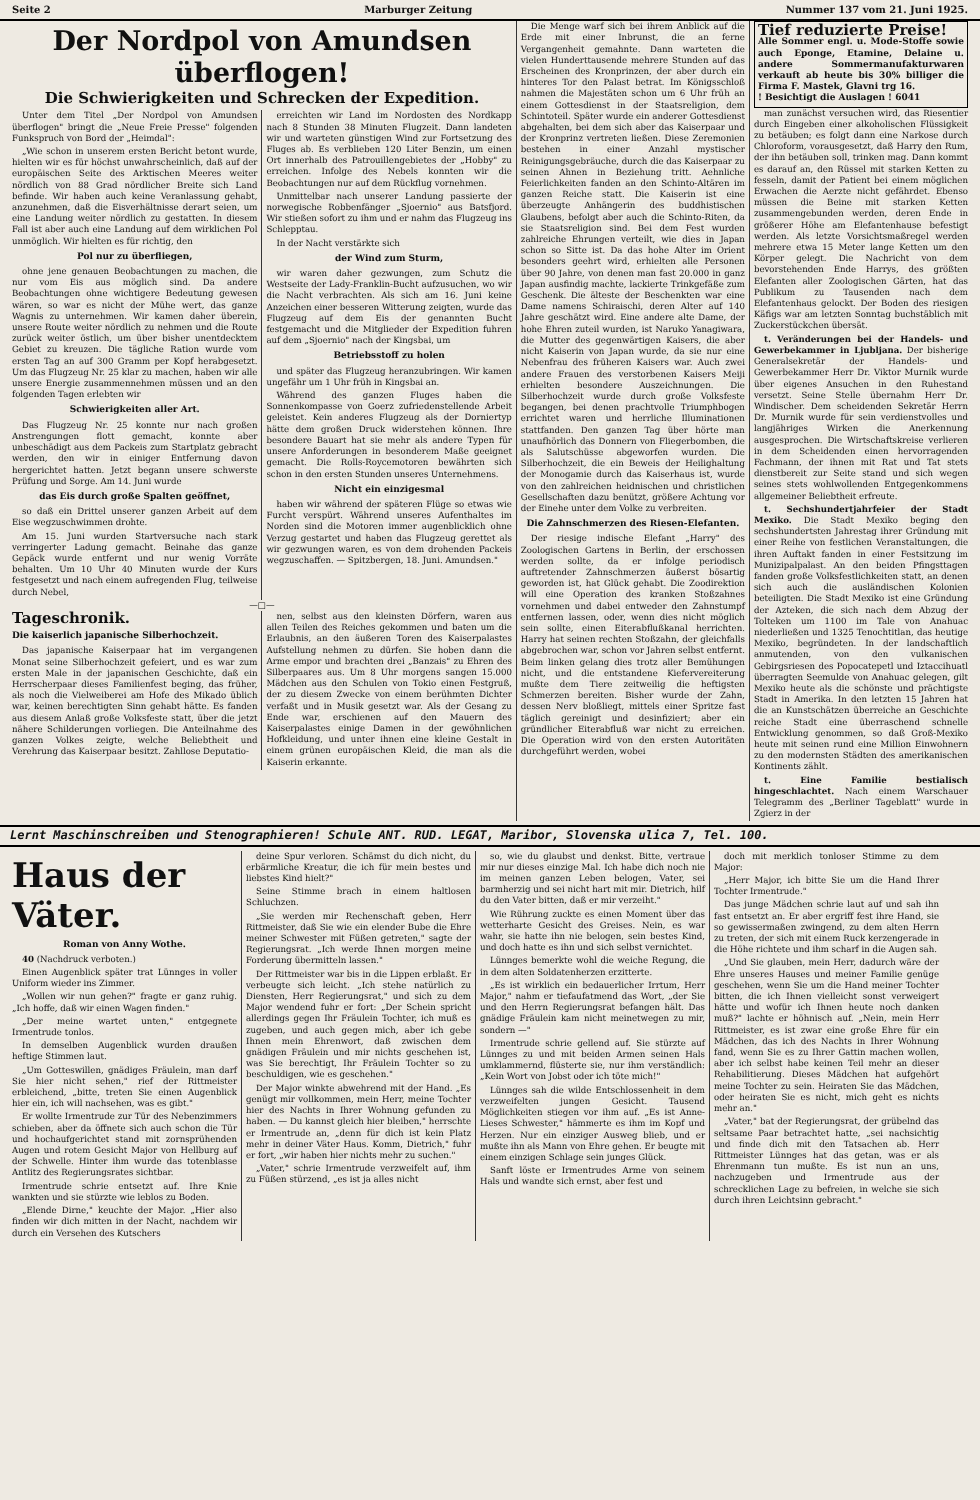Seite 2 Marburger Zeitung Nummer 137 vom 21. Juni 1925.
Der Nordpol von Amundsen überflogen!
Die Schwierigkeiten und Schrecken der Expedition.
Unter dem Titel „Der Nordpol von Amundsen überflogen" bringt die „Neue Freie Presse" folgenden Funkspruch von Bord der „Heimdal":
„Wie schon in unserem ersten Bericht betont wurde, hielten wir es für höchst unwahrscheinlich, daß auf der europäischen Seite des Arktischen Meeres weiter nördlich von 88 Grad nördlicher Breite sich Land befinde. Wir haben auch keine Veranlassung gehabt, anzunehmen, daß die Eisverhältnisse derart seien, um eine Landung weiter nördlich zu gestatten. In diesem Fall ist aber auch eine Landung auf dem wirklichen Pol unmöglich. Wir hielten es für richtig, den
Pol nur zu überfliegen,
ohne jene genauen Beobachtungen zu machen, die nur vom Eis aus möglich sind. Da andere Beobachtungen ohne wichtigere Bedeutung gewesen wären, so war es nicht der Mühe wert, das ganze Wagnis zu unternehmen. Wir kamen daher überein, unsere Route weiter nördlich zu nehmen und die Route zurück weiter östlich, um über bisher unentdecktem Gebiet zu kreuzen. Die tägliche Ration wurde vom ersten Tag an auf 300 Gramm per Kopf herabgesetzt. Um das Flugzeug Nr. 25 klar zu machen, haben wir alle unsere Energie zusammennehmen müssen und an den folgenden Tagen erlebten wir
Schwierigkeiten aller Art.
Das Flugzeug Nr. 25 konnte nur nach großen Anstrengungen flott gemacht, konnte aber unbeschädigt aus dem Packeis zum Startplatz gebracht werden, den wir in einiger Entfernung davon hergerichtet hatten. Jetzt begann unsere schwerste Prüfung und Sorge. Am 14. Juni wurde
das Eis durch große Spalten geöffnet,
so daß ein Drittel unserer ganzen Arbeit auf dem Eise wegzuschwimmen drohte.
Am 15. Juni wurden Startversuche nach stark verringerter Ladung gemacht. Beinahe das ganze Gepäck wurde entfernt und nur wenig Vorräte behalten. Um 10 Uhr 40 Minuten wurde der Kurs festgesetzt und nach einem aufregenden Flug, teilweise durch Nebel,
erreichten wir Land im Nordosten des Nordkapp nach 8 Stunden 38 Minuten Flugzeit. Dann landeten wir und warteten günstigen Wind zur Fortsetzung des Fluges ab. Es verblieben 120 Liter Benzin, um einen Ort innerhalb des Patrouillengebietes der „Hobby" zu erreichen. Infolge des Nebels konnten wir die Beobachtungen nur auf dem Rückflug vornehmen.
Unmittelbar nach unserer Landung passierte der norwegische Robbenfänger „Sjoernio" aus Batsfjord. Wir stießen sofort zu ihm und er nahm das Flugzeug ins Schlepptau.
In der Nacht verstärkte sich
der Wind zum Sturm,
wir waren daher gezwungen, zum Schutz die Westseite der Lady-Franklin-Bucht aufzusuchen, wo wir die Nacht verbrachten. Als sich am 16. Juni keine Anzeichen einer besseren Witterung zeigten, wurde das Flugzeug auf dem Eis der genannten Bucht festgemacht und die Mitglieder der Expedition fuhren auf dem „Sjoernio" nach der Kingsbai, um
Betriebsstoff zu holen
und später das Flugzeug heranzubringen. Wir kamen ungefähr um 1 Uhr früh in Kingsbai an.
Während des ganzen Fluges haben die Sonnenkompasse von Goerz zufriedenstellende Arbeit geleistet. Kein anderes Flugzeug als der Dorniertyp hätte dem großen Druck widerstehen können. Ihre besondere Bauart hat sie mehr als andere Typen für unsere Anforderungen in besonderem Maße geeignet gemacht. Die Rolls-Roycemotoren bewährten sich schon in den ersten Stunden unseres Unternehmens.
Nicht ein einzigesmal
haben wir während der späteren Flüge so etwas wie Furcht verspürt. Während unseres Aufenthaltes im Norden sind die Motoren immer augenblicklich ohne Verzug gestartet und haben das Flugzeug gerettet als wir gezwungen waren, es von dem drohenden Packeis wegzuschaffen. — Spitzbergen, 18. Juni. Amundsen."
—□—
Tageschronik.
Die kaiserlich japanische Silberhochzeit.
Das japanische Kaiserpaar hat im vergangenen Monat seine Silberhochzeit gefeiert, und es war zum ersten Male in der japanischen Geschichte, daß ein Herrscherpaar dieses Familienfest beging, das früher, als noch die Vielweiberei am Hofe des Mikado üblich war, keinen berechtigten Sinn gehabt hätte. Es fanden aus diesem Anlaß große Volksfeste statt, über die jetzt nähere Schilderungen vorliegen. Die Anteilnahme des ganzen Volkes zeigte, welche Beliebtheit und Verehrung das Kaiserpaar besitzt. Zahllose Deputatio-
nen, selbst aus den kleinsten Dörfern, waren aus allen Teilen des Reiches gekommen und baten um die Erlaubnis, an den äußeren Toren des Kaiserpalastes Aufstellung nehmen zu dürfen. Sie hoben dann die Arme empor und brachten drei „Banzais" zu Ehren des Silberpaares aus. Um 8 Uhr morgens sangen 15.000 Mädchen aus den Schulen von Tokio einen Festgruß, der zu diesem Zwecke von einem berühmten Dichter verfaßt und in Musik gesetzt war. Als der Gesang zu Ende war, erschienen auf den Mauern des Kaiserpalastes einige Damen in der gewöhnlichen Hofkleidung, und unter ihnen eine kleine Gestalt in einem grünen europäischen Kleid, die man als die Kaiserin erkannte.
Die Menge warf sich bei ihrem Anblick auf die Erde mit einer Inbrunst, die an ferne Vergangenheit gemahnte. Dann warteten die vielen Hunderttausende mehrere Stunden auf das Erscheinen des Kronprinzen, der aber durch ein hinteres Tor den Palast betrat. Im Königsschloß nahmen die Majestäten schon um 6 Uhr früh an einem Gottesdienst in der Staatsreligion, dem Schintoteil. Später wurde ein anderer Gottesdienst abgehalten, bei dem sich aber das Kaiserpaar und der Kronprinz vertreten ließen. Diese Zeremonien bestehen in einer Anzahl mystischer Reinigungsgebräuche, durch die das Kaiserpaar zu seinen Ahnen in Beziehung tritt. Aehnliche Feierlichkeiten fanden an den Schinto-Altären im ganzen Reiche statt. Die Kaiserin ist eine überzeugte Anhängerin des buddhistischen Glaubens, befolgt aber auch die Schinto-Riten, da sie Staatsreligion sind. Bei dem Fest wurden zahlreiche Ehrungen verteilt, wie dies in Japan schon so Sitte ist. Da das hohe Alter im Orient besonders geehrt wird, erhielten alle Personen über 90 Jahre, von denen man fast 20.000 in ganz Japan ausfindig machte, lackierte Trinkgefäße zum Geschenk. Die älteste der Beschenkten war eine Dame namens Schiraischi, deren Alter auf 140 Jahre geschätzt wird. Eine andere alte Dame, der hohe Ehren zuteil wurden, ist Naruko Yanagiwara, die Mutter des gegenwärtigen Kaisers, die aber nicht Kaiserin von Japan wurde, da sie nur eine Nebenfrau des früheren Kaisers war. Auch zwei andere Frauen des verstorbenen Kaisers Meiji erhielten besondere Auszeichnungen. Die Silberhochzeit wurde durch große Volksfeste begangen, bei denen prachtvolle Triumphbogen errichtet waren und herrliche Illuminationen stattfanden. Den ganzen Tag über hörte man unaufhörlich das Donnern von Fliegerbomben, die als Salutschüsse abgeworfen wurden. Die Silberhochzeit, die ein Beweis der Heilighaltung der Monogamie durch das Kaiserhaus ist, wurde von den zahlreichen heidnischen und christlichen Gesellschaften dazu benützt, größere Achtung vor der Einehe unter dem Volke zu verbreiten.
Die Zahnschmerzen des Riesen-Elefanten.
Der riesige indische Elefant „Harry" des Zoologischen Gartens in Berlin, der erschossen werden sollte, da er infolge periodisch auftretender Zahnschmerzen äußerst bösartig geworden ist, hat Glück gehabt. Die Zoodirektion will eine Operation des kranken Stoßzahnes vornehmen und dabei entweder den Zahnstumpf entfernen lassen, oder, wenn dies nicht möglich sein sollte, einen Eiterabflußkanal herrichten. Harry hat seinen rechten Stoßzahn, der gleichfalls abgebrochen war, schon vor Jahren selbst entfernt. Beim linken gelang dies trotz aller Bemühungen nicht, und die entstandene Kiefervereiterung mußte dem Tiere zeitweilig die heftigsten Schmerzen bereiten. Bisher wurde der Zahn, dessen Nerv bloßliegt, mittels einer Spritze fast täglich gereinigt und desinfiziert; aber ein gründlicher Eiterabfluß war nicht zu erreichen. Die Operation wird von den ersten Autoritäten durchgeführt werden, wobei
Tief reduzierte Preise!
Alle Sommer engl. u. Mode-Stoffe sowie auch Eponge, Etamine, Delaine u. andere Sommermanufakturwaren verkauft ab heute bis 30% billiger die Firma F. Mastek, Glavni trg 16.
! Besichtigt die Auslagen ! 6041
man zunächst versuchen wird, das Riesentier durch Eingeben einer alkoholischen Flüssigkeit zu betäuben; es folgt dann eine Narkose durch Chloroform, vorausgesetzt, daß Harry den Rum, der ihn betäuben soll, trinken mag. Dann kommt es darauf an, den Rüssel mit starken Ketten zu fesseln, damit der Patient bei einem möglichen Erwachen die Aerzte nicht gefährdet. Ebenso müssen die Beine mit starken Ketten zusammengebunden werden, deren Ende in größerer Höhe am Elefantenhause befestigt werden. Als letzte Vorsichtsmaßregel werden mehrere etwa 15 Meter lange Ketten um den Körper gelegt. Die Nachricht von dem bevorstehenden Ende Harrys, des größten Elefanten aller Zoologischen Gärten, hat das Publikum zu Tausenden nach dem Elefantenhaus gelockt. Der Boden des riesigen Käfigs war am letzten Sonntag buchstäblich mit Zuckerstückchen übersät.
t. Veränderungen bei der Handels- und Gewerbekammer in Ljubljana. Der bisherige Generalsekretär der Handels- und Gewerbekammer Herr Dr. Viktor Murnik wurde über eigenes Ansuchen in den Ruhestand versetzt. Seine Stelle übernahm Herr Dr. Windischer. Dem scheidenden Sekretär Herrn Dr. Murnik wurde für sein verdienstvolles und langjähriges Wirken die Anerkennung ausgesprochen. Die Wirtschaftskreise verlieren in dem Scheidenden einen hervorragenden Fachmann, der ihnen mit Rat und Tat stets dienstbereit zur Seite stand und sich wegen seines stets wohlwollenden Entgegenkommens allgemeiner Beliebtheit erfreute.
t. Sechshundertjahrfeier der Stadt Mexiko. Die Stadt Mexiko beging den sechshundertsten Jahrestag ihrer Gründung mit einer Reihe von festlichen Veranstaltungen, die ihren Auftakt fanden in einer Festsitzung im Munizipalpalast. An den beiden Pfingsttagen fanden große Volksfestlichkeiten statt, an denen sich auch die ausländischen Kolonien beteiligten. Die Stadt Mexiko ist eine Gründung der Azteken, die sich nach dem Abzug der Tolteken um 1100 im Tale von Anahuac niederließen und 1325 Tenochtitlan, das heutige Mexiko, begründeten. In der landschaftlich anmutenden, von den vulkanischen Gebirgsriesen des Popocatepetl und Iztaccihuatl überragten Seemulde von Anahuac gelegen, gilt Mexiko heute als die schönste und prächtigste Stadt in Amerika. In den letzten 15 Jahren hat die an Kunstschätzen überreiche an Geschichte reiche Stadt eine überraschend schnelle Entwicklung genommen, so daß Groß-Mexiko heute mit seinen rund eine Million Einwohnern zu den modernsten Städten des amerikanischen Kontinents zählt.
t. Eine Familie bestialisch hingeschlachtet. Nach einem Warschauer Telegramm des „Berliner Tageblatt" wurde in Zgierz in der
Lernt Maschinschreiben und Stenographieren! Schule ANT. RUD. LEGAT, Maribor, Slovenska ulica 7, Tel. 100.
Haus der Väter.
Roman von Anny Wothe.
40 (Nachdruck verboten.)
Einen Augenblick später trat Lünnges in voller Uniform wieder ins Zimmer.
„Wollen wir nun gehen?" fragte er ganz ruhig. „Ich hoffe, daß wir einen Wagen finden."
„Der meine wartet unten," entgegnete Irmentrude tonlos.
In demselben Augenblick wurden draußen heftige Stimmen laut.
„Um Gotteswillen, gnädiges Fräulein, man darf Sie hier nicht sehen," rief der Rittmeister erbleichend, „bitte, treten Sie einen Augenblick hier ein, ich will nachsehen, was es gibt."
Er wollte Irmentrude zur Tür des Nebenzimmers schieben, aber da öffnete sich auch schon die Tür und hochaufgerichtet stand mit zornsprühenden Augen und rotem Gesicht Major von Hellburg auf der Schwelle. Hinter ihm wurde das totenblasse Antlitz des Regierungsrates sichtbar.
Irmentrude schrie entsetzt auf. Ihre Knie wankten und sie stürzte wie leblos zu Boden.
„Elende Dirne," keuchte der Major. „Hier also finden wir dich mitten in der Nacht, nachdem wir durch ein Versehen des Kutschers
deine Spur verloren. Schämst du dich nicht, du erbärmliche Kreatur, die ich für mein bestes und liebstes Kind hielt?"
Seine Stimme brach in einem haltlosen Schluchzen.
„Sie werden mir Rechenschaft geben, Herr Rittmeister, daß Sie wie ein elender Bube die Ehre meiner Schwester mit Füßen getreten," sagte der Regierungsrat. „Ich werde Ihnen morgen meine Forderung übermitteln lassen."
Der Rittmeister war bis in die Lippen erblaßt. Er verbeugte sich leicht. „Ich stehe natürlich zu Diensten, Herr Regierungsrat," und sich zu dem Major wendend fuhr er fort: „Der Schein spricht allerdings gegen Ihr Fräulein Tochter, ich muß es zugeben, und auch gegen mich, aber ich gebe Ihnen mein Ehrenwort, daß zwischen dem gnädigen Fräulein und mir nichts geschehen ist, was Sie berechtigt, Ihr Fräulein Tochter so zu beschuldigen, wie es geschehen."
Der Major winkte abwehrend mit der Hand. „Es genügt mir vollkommen, mein Herr, meine Tochter hier des Nachts in Ihrer Wohnung gefunden zu haben. — Du kannst gleich hier bleiben," herrschte er Irmentrude an, „denn für dich ist kein Platz mehr in deiner Väter Haus. Komm, Dietrich," fuhr er fort, „wir haben hier nichts mehr zu suchen."
„Vater," schrie Irmentrude verzweifelt auf, ihm zu Füßen stürzend, „es ist ja alles nicht
so, wie du glaubst und denkst. Bitte, vertraue mir nur dieses einzige Mal. Ich habe dich noch nie im meinen ganzen Leben belogen, Vater, sei barmherzig und sei nicht hart mit mir. Dietrich, hilf du den Vater bitten, daß er mir verzeiht."
Wie Rührung zuckte es einen Moment über das wetterharte Gesicht des Greises. Nein, es war wahr, sie hatte ihn nie belogen, sein bestes Kind, und doch hatte es ihn und sich selbst vernichtet.
Lünnges bemerkte wohl die weiche Regung, die in dem alten Soldatenherzen erzitterte.
„Es ist wirklich ein bedauerlicher Irrtum, Herr Major," nahm er tiefaufatmend das Wort, „der Sie und den Herrn Regierungsrat befangen hält. Das gnädige Fräulein kam nicht meinetwegen zu mir, sondern —"
Irmentrude schrie gellend auf. Sie stürzte auf Lünnges zu und mit beiden Armen seinen Hals umklammernd, flüsterte sie, nur ihm verständlich: „Kein Wort von Jobst oder ich töte mich!"
Lünnges sah die wilde Entschlossenheit in dem verzweifelten jungen Gesicht. Tausend Möglichkeiten stiegen vor ihm auf. „Es ist Anne-Lieses Schwester," hämmerte es ihm im Kopf und Herzen. Nur ein einziger Ausweg blieb, und er mußte ihn als Mann von Ehre gehen. Er beugte mit einem einzigen Schlage sein junges Glück.
Sanft löste er Irmentrudes Arme von seinem Hals und wandte sich ernst, aber fest und
doch mit merklich tonloser Stimme zu dem Major:
„Herr Major, ich bitte Sie um die Hand Ihrer Tochter Irmentrude."
Das junge Mädchen schrie laut auf und sah ihn fast entsetzt an. Er aber ergriff fest ihre Hand, sie so gewissermaßen zwingend, zu dem alten Herrn zu treten, der sich mit einem Ruck kerzengerade in die Höhe richtete und ihm scharf in die Augen sah.
„Und Sie glauben, mein Herr, dadurch wäre der Ehre unseres Hauses und meiner Familie genüge geschehen, wenn Sie um die Hand meiner Tochter bitten, die ich Ihnen vielleicht sonst verweigert hätte und wofür ich Ihnen heute noch danken muß?" lachte er höhnisch auf. „Nein, mein Herr Rittmeister, es ist zwar eine große Ehre für ein Mädchen, das ich des Nachts in Ihrer Wohnung fand, wenn Sie es zu Ihrer Gattin machen wollen, aber ich selbst habe keinen Teil mehr an dieser Rehabilitierung. Dieses Mädchen hat aufgehört meine Tochter zu sein. Heiraten Sie das Mädchen, oder heiraten Sie es nicht, mich geht es nichts mehr an."
„Vater," bat der Regierungsrat, der grübelnd das seltsame Paar betrachtet hatte, „sei nachsichtig und finde dich mit den Tatsachen ab. Herr Rittmeister Lünnges hat das getan, was er als Ehrenmann tun mußte. Es ist nun an uns, nachzugeben und Irmentrude aus der schrecklichen Lage zu befreien, in welche sie sich durch ihren Leichtsinn gebracht."